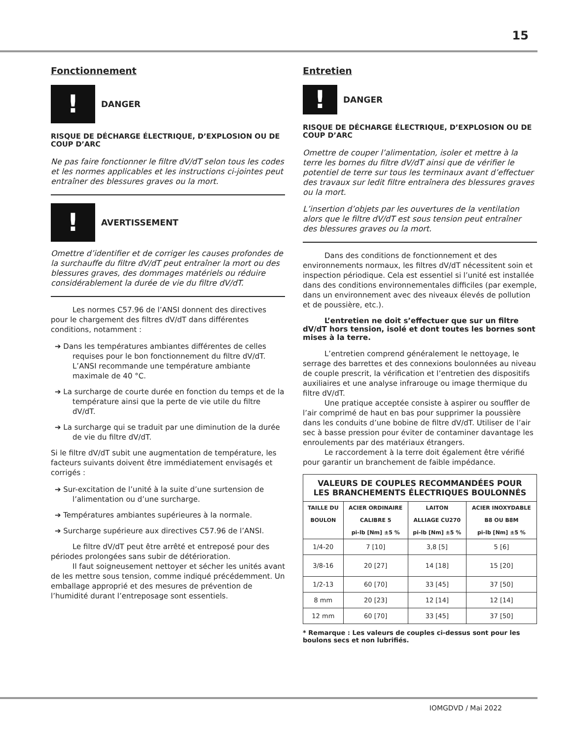15
Fonctionnement
!
DANGER
RISQUE DE DÉCHARGE ÉLECTRIQUE, D’EXPLOSION OU DE COUP D’ARC
Ne pas faire fonctionner le filtre dV/dT selon tous les codes et les normes applicables et les instructions ci-jointes peut entraîner des blessures graves ou la mort.
!
AVERTISSEMENT
Omettre d’identifier et de corriger les causes profondes de la surchauffe du filtre dV/dT peut entraîner la mort ou des blessures graves, des dommages matériels ou réduire considérablement la durée de vie du filtre dV/dT.
Les normes C57.96 de l’ANSI donnent des directives pour le chargement des filtres dV/dT dans différentes conditions, notamment :
➔ Dans les températures ambiantes différentes de celles requises pour le bon fonctionnement du filtre dV/dT. L’ANSI recommande une température ambiante maximale de 40 °C.
➔ La surcharge de courte durée en fonction du temps et de la température ainsi que la perte de vie utile du filtre dV/dT.
➔ La surcharge qui se traduit par une diminution de la durée de vie du filtre dV/dT.
Si le filtre dV/dT subit une augmentation de température, les facteurs suivants doivent être immédiatement envisagés et corrigés :
➔ Sur-excitation de l’unité à la suite d’une surtension de l’alimentation ou d’une surcharge.
➔ Températures ambiantes supérieures à la normale.
➔ Surcharge supérieure aux directives C57.96 de l’ANSI.
Le filtre dV/dT peut être arrêté et entreposé pour des périodes prolongées sans subir de détérioration.
Il faut soigneusement nettoyer et sécher les unités avant de les mettre sous tension, comme indiqué précédemment. Un emballage approprié et des mesures de prévention de l’humidité durant l’entreposage sont essentiels.
Entretien
!
DANGER
RISQUE DE DÉCHARGE ÉLECTRIQUE, D’EXPLOSION OU DE COUP D’ARC
Omettre de couper l’alimentation, isoler et mettre à la terre les bornes du filtre dV/dT ainsi que de vérifier le potentiel de terre sur tous les terminaux avant d’effectuer des travaux sur ledit filtre entraînera des blessures graves ou la mort.
L’insertion d’objets par les ouvertures de la ventilation alors que le filtre dV/dT est sous tension peut entraîner des blessures graves ou la mort.
Dans des conditions de fonctionnement et des environnements normaux, les filtres dV/dT nécessitent soin et inspection périodique. Cela est essentiel si l’unité est installée dans des conditions environnementales difficiles (par exemple, dans un environnement avec des niveaux élevés de pollution et de poussière, etc.).
L’entretien ne doit s’effectuer que sur un filtre dV/dT hors tension, isolé et dont toutes les bornes sont mises à la terre.
L’entretien comprend généralement le nettoyage, le serrage des barrettes et des connexions boulonnées au niveau de couple prescrit, la vérification et l’entretien des dispositifs auxiliaires et une analyse infrarouge ou image thermique du filtre dV/dT.
Une pratique acceptée consiste à aspirer ou souffler de l’air comprimé de haut en bas pour supprimer la poussière dans les conduits d’une bobine de filtre dV/dT. Utiliser de l’air sec à basse pression pour éviter de contaminer davantage les enroulements par des matériaux étrangers.
Le raccordement à la terre doit également être vérifié pour garantir un branchement de faible impédance.
| VALEURS DE COUPLES RECOMMANDÉES POUR LES BRANCHEMENTS ÉLECTRIQUES BOULONNÉS | | | |
| --- | --- | --- | --- |
| TAILLE DU | ACIER ORDINAIRE | LAITON | ACIER INOXYDABLE |
| BOULON | CALIBRE 5 | ALLIAGE CU270 | B8 OU B8M |
| | pi-lb [Nm] ±5 % | pi-lb [Nm] ±5 % | pi-lb [Nm] ±5 % |
| 1/4-20 | 7 [10] | 3,8 [5] | 5 [6] |
| 3/8-16 | 20 [27] | 14 [18] | 15 [20] |
| 1/2-13 | 60 [70] | 33 [45] | 37 [50] |
| 8 mm | 20 [23] | 12 [14] | 12 [14] |
| 12 mm | 60 [70] | 33 [45] | 37 [50] |
* Remarque : Les valeurs de couples ci-dessus sont pour les boulons secs et non lubrifiés.
IOMGDVD / Mai 2022